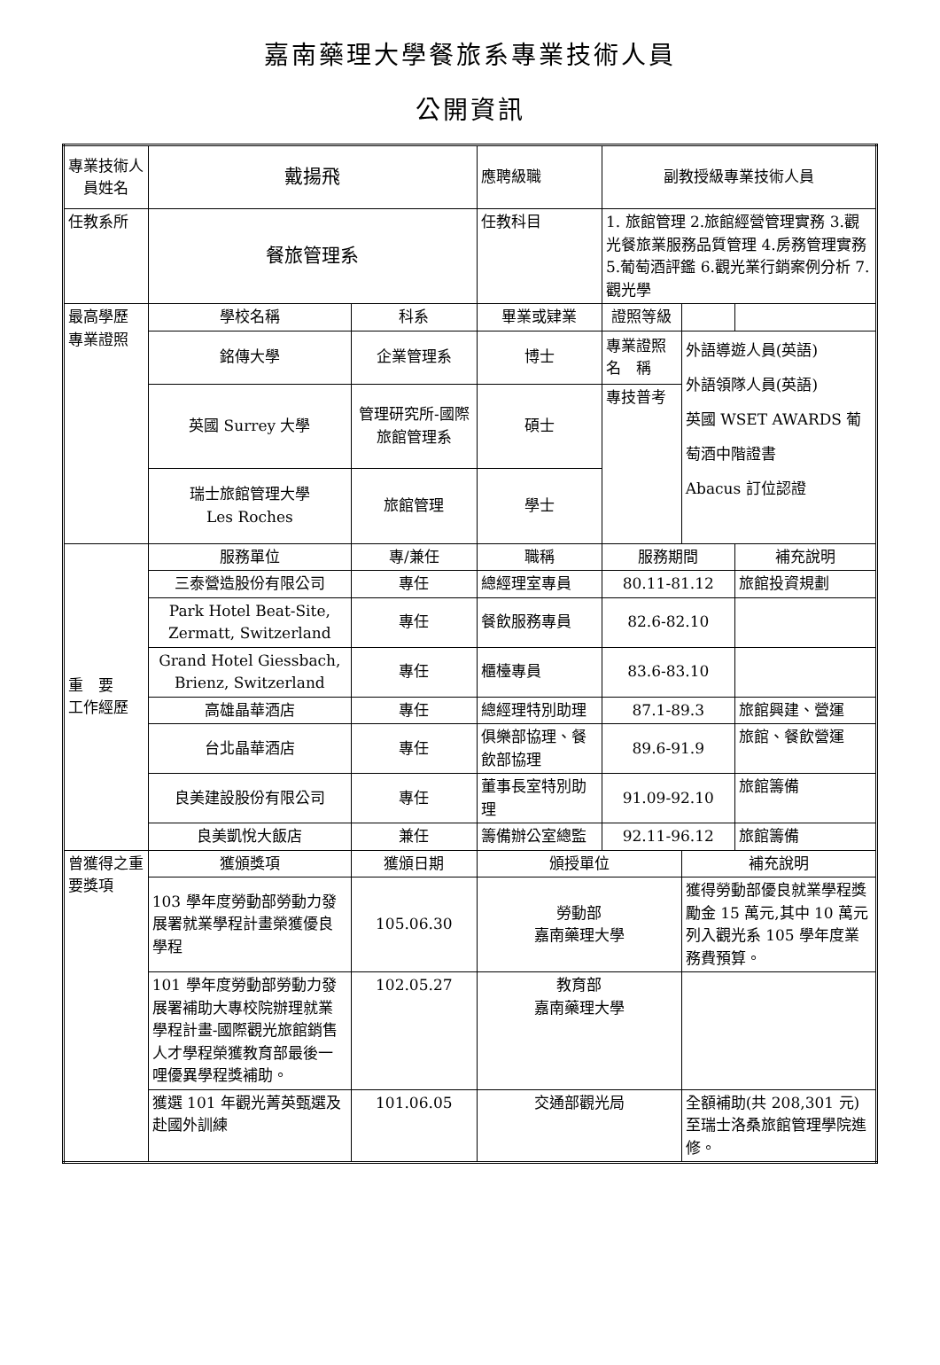嘉南藥理大學餐旅系專業技術人員
公開資訊
| 專業技術人員姓名 | 戴揚飛 | | 應聘級職 | 副教授級專業技術人員 | | |
| 任教系所 | 餐旅管理系 | | 任教科目 | 1. 旅館管理 2.旅館經營管理實務 3.觀光餐旅業服務品質管理 4.房務管理實務 5.葡萄酒評鑑 6.觀光業行銷案例分析 7.觀光學 | | |
| 最高學歷 專業證照 | 學校名稱 | 科系 | 畢業或肄業 | 證照等級 | | |
| | 銘傳大學 | 企業管理系 | 博士 | 專業證照名 稱 | 外語導遊人員(英語) 外語領隊人員(英語) 英國 WSET AWARDS 葡萄酒中階證書 Abacus 訂位認證 | |
| | 英國 Surrey 大學 | 管理研究所-國際旅館管理系 | 碩士 | 專技普考 | | |
| | 瑞士旅館管理大學 Les Roches | 旅館管理 | 學士 | | | |
| 重 要 工作經歷 | 服務單位 | 專/兼任 | 職稱 | 服務期間 | | 補充說明 |
| | 三泰營造股份有限公司 | 專任 | 總經理室專員 | 80.11-81.12 | | 旅館投資規劃 |
| | Park Hotel Beat-Site, Zermatt, Switzerland | 專任 | 餐飲服務專員 | 82.6-82.10 | | |
| | Grand Hotel Giessbach, Brienz, Switzerland | 專任 | 櫃檯專員 | 83.6-83.10 | | |
| | 高雄晶華酒店 | 專任 | 總經理特別助理 | 87.1-89.3 | | 旅館興建、營運 |
| | 台北晶華酒店 | 專任 | 俱樂部協理、餐飲部協理 | 89.6-91.9 | | 旅館、餐飲營運 |
| | 良美建設股份有限公司 | 專任 | 董事長室特別助理 | 91.09-92.10 | | 旅館籌備 |
| | 良美凱悅大飯店 | 兼任 | 籌備辦公室總監 | 92.11-96.12 | | 旅館籌備 |
| 曾獲得之重要獎項 | 獲頒獎項 | 獲頒日期 | 頒授單位 | | 補充說明 | |
| | 103 學年度勞動部勞動力發展署就業學程計畫榮獲優良學程 | 105.06.30 | 勞動部 嘉南藥理大學 | | 獲得勞動部優良就業學程獎勵金 15 萬元,其中 10 萬元列入觀光系 105 學年度業務費預算。 | |
| | 101 學年度勞動部勞動力發展署補助大專校院辦理就業學程計畫-國際觀光旅館銷售人才學程榮獲教育部最後一哩優異學程獎補助。 | 102.05.27 | 教育部 嘉南藥理大學 | | | |
| | 獲選 101 年觀光菁英甄選及赴國外訓練 | 101.06.05 | 交通部觀光局 | | 全額補助(共 208,301 元)至瑞士洛桑旅館管理學院進修。 | |